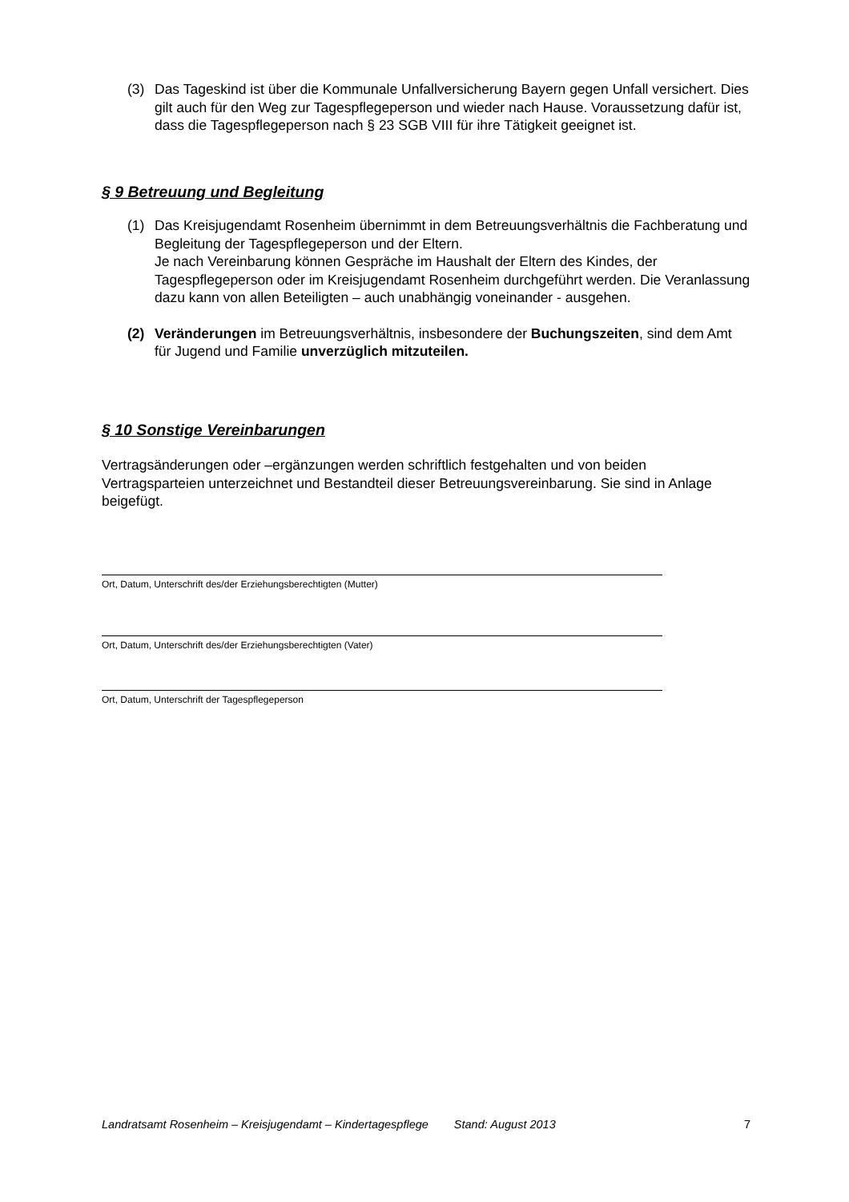(3) Das Tageskind ist über die Kommunale Unfallversicherung Bayern gegen Unfall versichert. Dies gilt auch für den Weg zur Tagespflegeperson und wieder nach Hause. Voraussetzung dafür ist, dass die Tagespflegeperson nach § 23 SGB VIII für ihre Tätigkeit geeignet ist.
§ 9 Betreuung und Begleitung
(1) Das Kreisjugendamt Rosenheim übernimmt in dem Betreuungsverhältnis die Fachberatung und Begleitung der Tagespflegeperson und der Eltern.
Je nach Vereinbarung können Gespräche im Haushalt der Eltern des Kindes, der Tagespflegeperson oder im Kreisjugendamt Rosenheim durchgeführt werden. Die Veranlassung dazu kann von allen Beteiligten – auch unabhängig voneinander - ausgehen.
(2) Veränderungen im Betreuungsverhältnis, insbesondere der Buchungszeiten, sind dem Amt für Jugend und Familie unverzüglich mitzuteilen.
§ 10 Sonstige Vereinbarungen
Vertragsänderungen oder –ergänzungen werden schriftlich festgehalten und von beiden Vertragsparteien unterzeichnet und Bestandteil dieser Betreuungsvereinbarung. Sie sind in Anlage beigefügt.
Ort, Datum, Unterschrift des/der Erziehungsberechtigten (Mutter)
Ort, Datum, Unterschrift des/der Erziehungsberechtigten (Vater)
Ort, Datum, Unterschrift der Tagespflegeperson
Landratsamt Rosenheim – Kreisjugendamt – Kindertagespflege Stand: August 2013 7